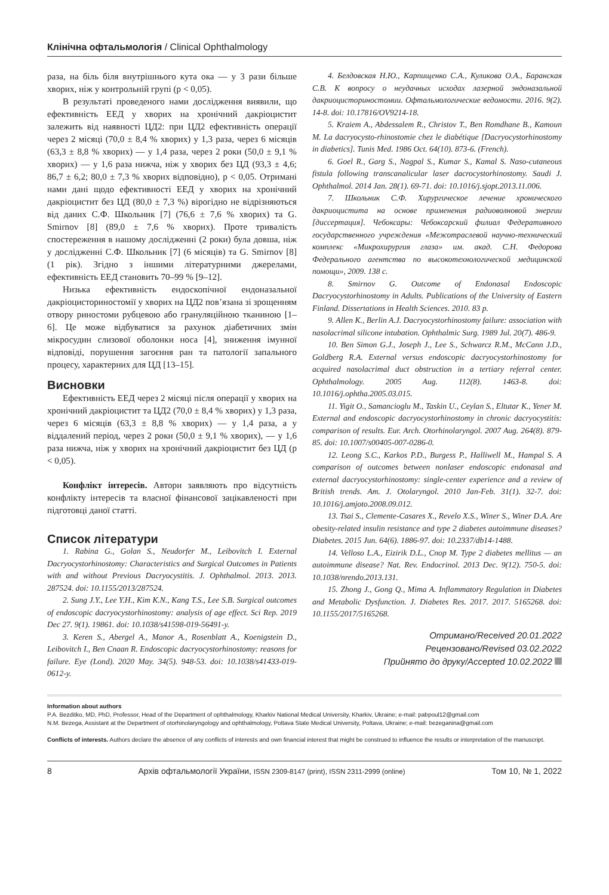Клінічна офтальмологія / Clinical Ophthalmology
раза, на біль біля внутрішнього кута ока — у 3 рази більше хворих, ніж у контрольній групі (p < 0,05).
В результаті проведеного нами дослідження виявили, що ефективність ЕЕД у хворих на хронічний дакріоцистит залежить від наявності ЦД2: при ЦД2 ефективність операції через 2 місяці (70,0 ± 8,4 % хворих) у 1,3 раза, через 6 місяців (63,3 ± 8,8 % хворих) — у 1,4 раза, через 2 роки (50,0 ± 9,1 % хворих) — у 1,6 раза нижча, ніж у хворих без ЦД (93,3 ± 4,6; 86,7 ± 6,2; 80,0 ± 7,3 % хворих відповідно), p < 0,05. Отримані нами дані щодо ефективності ЕЕД у хворих на хронічний дакріоцистит без ЦД (80,0 ± 7,3 %) вірогідно не відрізняються від даних С.Ф. Школьник [7] (76,6 ± 7,6 % хворих) та G. Smirnov [8] (89,0 ± 7,6 % хворих). Проте тривалість спостереження в нашому дослідженні (2 роки) була довша, ніж у дослідженні С.Ф. Школьник [7] (6 місяців) та G. Smirnov [8] (1 рік). Згідно з іншими літературними джерелами, ефективність ЕЕД становить 70–99 % [9–12].
Низька ефективність ендоскопічної ендоназальної дакріоцисториностомії у хворих на ЦД2 пов’язана зі зрощенням отвору риностоми рубцевою або грануляційною тканиною [1–6]. Це може відбуватися за рахунок діабетичних змін мікросудин слизової оболонки носа [4], зниження імунної відповіді, порушення загоєння ран та патології запального процесу, характерних для ЦД [13–15].
Висновки
Ефективність ЕЕД через 2 місяці після операції у хворих на хронічний дакріоцистит та ЦД2 (70,0 ± 8,4 % хворих) у 1,3 раза, через 6 місяців (63,3 ± 8,8 % хворих) — у 1,4 раза, а у віддалений період, через 2 роки (50,0 ± 9,1 % хворих), — у 1,6 раза нижча, ніж у хворих на хронічний дакріоцистит без ЦД (p < 0,05).
Конфлікт інтересів. Автори заявляють про відсутність конфлікту інтересів та власної фінансової зацікавленості при підготовці даної статті.
Список літератури
1. Rabina G., Golan S., Neudorfer M., Leibovitch I. External Dacryocystorhinostomy: Characteristics and Surgical Outcomes in Patients with and without Previous Dacryocystitis. J. Ophthalmol. 2013. 2013. 287524. doi: 10.1155/2013/287524.
2. Sung J.Y., Lee Y.H., Kim K.N., Kang T.S., Lee S.B. Surgical outcomes of endoscopic dacryocystorhinostomy: analysis of age effect. Sci Rep. 2019 Dec 27. 9(1). 19861. doi: 10.1038/s41598-019-56491-y.
3. Keren S., Abergel A., Manor A., Rosenblatt A., Koenigstein D., Leibovitch I., Ben Cnaan R. Endoscopic dacryocystorhinostomy: reasons for failure. Eye (Lond). 2020 May. 34(5). 948-53. doi: 10.1038/s41433-019-0612-y.
4. Белдовская Н.Ю., Карпищенко С.А., Куликова О.А., Баранская С.В. К вопросу о неудачных исходах лазерной эндоназальной дакриоцисториностомии. Офтальмологические ведомости. 2016. 9(2). 14-8. doi: 10.17816/OV9214-18.
5. Kraiem A., Abdessalem R., Christov T., Ben Romdhane B., Kamoun M. La dacryocysto-rhinostomie chez le diabétique [Dacryocystorhinostomy in diabetics]. Tunis Med. 1986 Oct. 64(10). 873-6. (French).
6. Goel R., Garg S., Nagpal S., Kumar S., Kamal S. Naso-cutaneous fistula following transcanalicular laser dacrocystorhinostomy. Saudi J. Ophthalmol. 2014 Jan. 28(1). 69-71. doi: 10.1016/j.sjopt.2013.11.006.
7. Школьник С.Ф. Хирургическое лечение хронического дакриоцистита на основе применения радиоволновой энергии [диссертация]. Чебоксары: Чебоксарский филиал Федеративного государственного учреждения «Межотраслевой научно-технический комплекс «Микрохирургия глаза» им. акад. С.Н. Федорова Федерального агентства по высокотехнологической медицинской помощи», 2009. 138 с.
8. Smirnov G. Outcome of Endonasal Endoscopic Dacryocystorhinostomy in Adults. Publications of the University of Eastern Finland. Dissertations in Health Sciences. 2010. 83 p.
9. Allen K., Berlin A.J. Dacryocystorhinostomy failure: association with nasolacrimal silicone intubation. Ophthalmic Surg. 1989 Jul. 20(7). 486-9.
10. Ben Simon G.J., Joseph J., Lee S., Schwarcz R.M., McCann J.D., Goldberg R.A. External versus endoscopic dacryocystorhinostomy for acquired nasolacrimal duct obstruction in a tertiary referral center. Ophthalmology. 2005 Aug. 112(8). 1463-8. doi: 10.1016/j.ophtha.2005.03.015.
11. Yigit O., Samancioglu M., Taskin U., Ceylan S., Eltutar K., Yener M. External and endoscopic dacryocystorhinostomy in chronic dacryocystitis: comparison of results. Eur. Arch. Otorhinolaryngol. 2007 Aug. 264(8). 879-85. doi: 10.1007/s00405-007-0286-0.
12. Leong S.C., Karkos P.D., Burgess P., Halliwell M., Hampal S. A comparison of outcomes between nonlaser endoscopic endonasal and external dacryocystorhinostomy: single-center experience and a review of British trends. Am. J. Otolaryngol. 2010 Jan-Feb. 31(1). 32-7. doi: 10.1016/j.amjoto.2008.09.012.
13. Tsai S., Clemente-Casares X., Revelo X.S., Winer S., Winer D.A. Are obesity-related insulin resistance and type 2 diabetes autoimmune diseases? Diabetes. 2015 Jun. 64(6). 1886-97. doi: 10.2337/db14-1488.
14. Velloso L.A., Eizirik D.L., Cnop M. Type 2 diabetes mellitus — an autoimmune disease? Nat. Rev. Endocrinol. 2013 Dec. 9(12). 750-5. doi: 10.1038/nrendo.2013.131.
15. Zhong J., Gong Q., Mima A. Inflammatory Regulation in Diabetes and Metabolic Dysfunction. J. Diabetes Res. 2017. 2017. 5165268. doi: 10.1155/2017/5165268.
Отримано/Received 20.01.2022
Рецензовано/Revised 03.02.2022
Прийнято до друку/Accepted 10.02.2022
Information about authors
P.A. Bezditko, MD, PhD, Professor, Head of the Department of ophthalmology, Kharkiv National Medical University, Kharkiv, Ukraine; e-mail: pabpoul12@gmail.com
N.M. Bezega, Assistant at the Department of otorhinolaryngology and ophthalmology, Poltava State Medical University, Poltava, Ukraine; e-mail: bezeganina@gmail.com
Conflicts of interests. Authors declare the absence of any conflicts of interests and own financial interest that might be construed to influence the results or interpretation of the manuscript.
8 Архів офтальмології України, ISSN 2309-8147 (print), ISSN 2311-2999 (online) Том 10, № 1, 2022